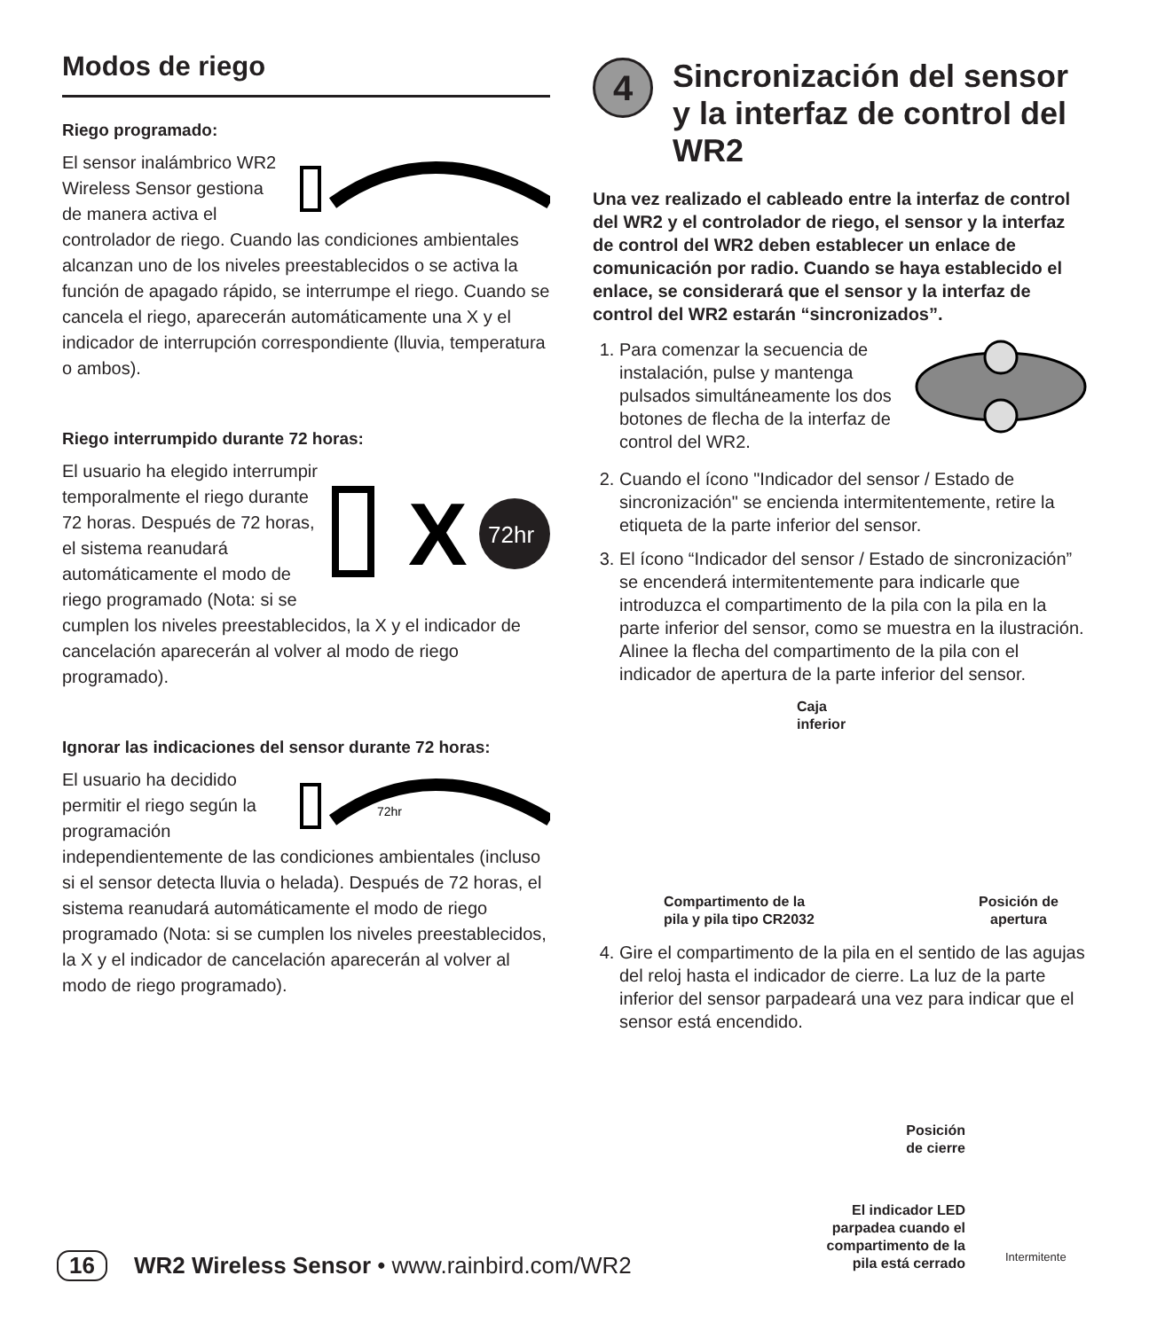Modos de riego
Riego programado:
El sensor inalámbrico WR2 Wireless Sensor gestiona de manera activa el controlador de riego. Cuando las condiciones ambientales alcanzan uno de los niveles preestablecidos o se activa la función de apagado rápido, se interrumpe el riego. Cuando se cancela el riego, aparecerán automáticamente una X y el indicador de interrupción correspondiente (lluvia, temperatura o ambos).
Riego interrumpido durante 72 horas:
X
72hr
El usuario ha elegido interrumpir temporalmente el riego durante 72 horas. Después de 72 horas, el sistema reanudará automáticamente el modo de riego programado (Nota: si se cumplen los niveles preestablecidos, la X y el indicador de cancelación aparecerán al volver al modo de riego programado).
Ignorar las indicaciones del sensor durante 72 horas:
72hr
El usuario ha decidido permitir el riego según la programación independientemente de las condiciones ambientales (incluso si el sensor detecta lluvia o helada). Después de 72 horas, el sistema reanudará automáticamente el modo de riego programado (Nota: si se cumplen los niveles preestablecidos, la X y el indicador de cancelación aparecerán al volver al modo de riego programado).
4
Sincronización del sensor y la interfaz de control del WR2
Una vez realizado el cableado entre la interfaz de control del WR2 y el controlador de riego, el sensor y la interfaz de control del WR2 deben establecer un enlace de comunicación por radio. Cuando se haya establecido el enlace, se considerará que el sensor y la interfaz de control del WR2 estarán “sincronizados”.
1. Para comenzar la secuencia de instalación, pulse y mantenga pulsados simultáneamente los dos botones de flecha de la interfaz de control del WR2.
2. Cuando el ícono "Indicador del sensor / Estado de sincronización" se encienda intermitentemente, retire la etiqueta de la parte inferior del sensor.
3. El ícono “Indicador del sensor / Estado de sincronización” se encenderá intermitentemente para indicarle que introduzca el compartimento de la pila con la pila en la parte inferior del sensor, como se muestra en la ilustración. Alinee la flecha del compartimento de la pila con el indicador de apertura de la parte inferior del sensor.
Caja
inferior
Compartimento de la
pila y pila tipo CR2032
Posición de
apertura
4. Gire el compartimento de la pila en el sentido de las agujas del reloj hasta el indicador de cierre. La luz de la parte inferior del sensor parpadeará una vez para indicar que el sensor está encendido.
Posición
de cierre
El indicador LED
parpadea cuando el
compartimento de la
pila está cerrado
Intermitente
16 WR2 Wireless Sensor • www.rainbird.com/WR2